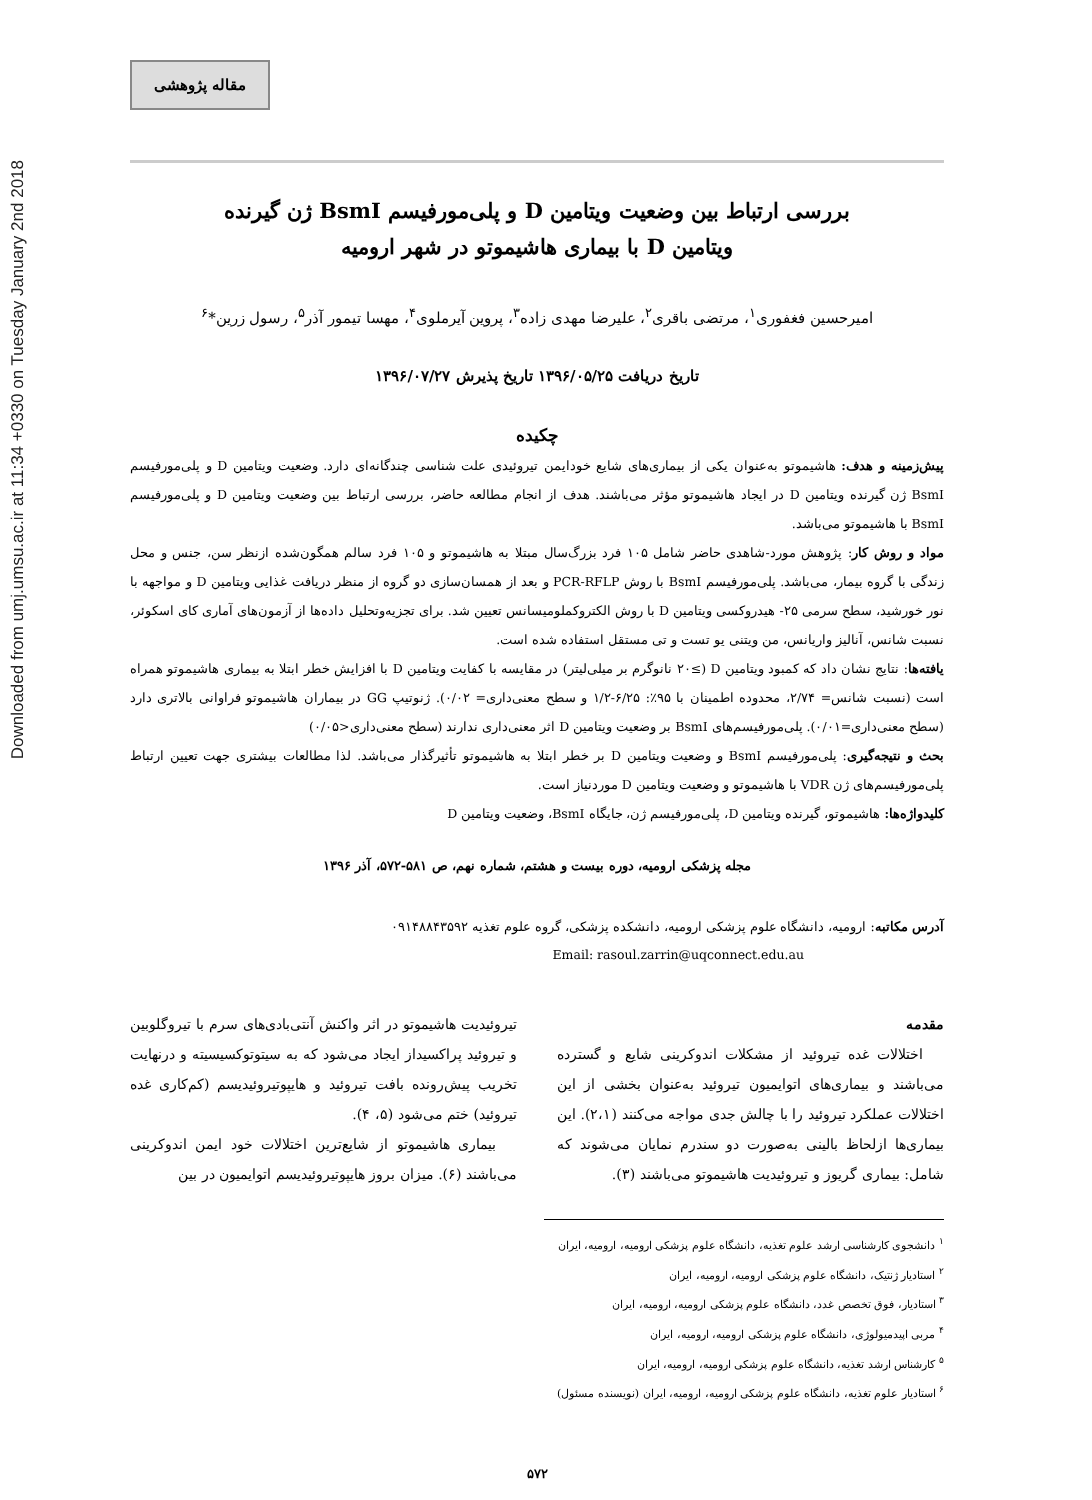Downloaded from umj.umsu.ac.ir at 11:34 +0330 on Tuesday January 2nd 2018
مقاله پژوهشی
بررسی ارتباط بین وضعیت ویتامین D و پلی‌مورفیسم BsmI ژن گیرنده
ویتامین D با بیماری هاشیموتو در شهر ارومیه
امیرحسین فغفوری<sup>۱</sup>، مرتضی باقری<sup>۲</sup>، علیرضا مهدی زاده<sup>۳</sup>، پروین آیرملوی<sup>۴</sup>، مهسا تیمور آذر<sup>۵</sup>، رسول زرین*<sup>۶</sup>
تاریخ دریافت ۱۳۹۶/۰۵/۲۵ تاریخ پذیرش ۱۳۹۶/۰۷/۲۷
چکیده
پیش‌زمینه و هدف: هاشیموتو به‌عنوان یکی از بیماری‌های شایع خودایمن تیروئیدی علت شناسی چندگانه‌ای دارد. وضعیت ویتامین D و پلی‌مورفیسم BsmI ژن گیرنده ویتامین D در ایجاد هاشیموتو مؤثر می‌باشند. هدف از انجام مطالعه حاضر، بررسی ارتباط بین وضعیت ویتامین D و پلی‌مورفیسم BsmI با هاشیموتو می‌باشد.
مواد و روش کار: پژوهش مورد-شاهدی حاضر شامل ۱۰۵ فرد بزرگ‌سال مبتلا به هاشیموتو و ۱۰۵ فرد سالم همگون‌شده ازنظر سن، جنس و محل زندگی با گروه بیمار، می‌باشد. پلی‌مورفیسم BsmI با روش PCR-RFLP و بعد از همسان‌سازی دو گروه از منظر دریافت غذایی ویتامین D و مواجهه با نور خورشید، سطح سرمی ۲۵- هیدروکسی ویتامین D با روش الکتروکملومیسانس تعیین شد. برای تجزیه‌وتحلیل داده‌ها از آزمون‌های آماری کای اسکوئر، نسبت شانس، آنالیز واریانس، من ویتنی یو تست و تی مستقل استفاده شده است.
یافته‌ها: نتایج نشان داد که کمبود ویتامین D (≥۲۰ نانوگرم بر میلی‌لیتر) در مقایسه با کفایت ویتامین D با افزایش خطر ابتلا به بیماری هاشیموتو همراه است (نسبت شانس= ۲/۷۴، محدوده اطمینان با ۹۵٪: ۶/۲۵-۱/۲ و سطح معنی‌داری= ۰/۰۲). ژنوتیپ GG در بیماران هاشیموتو فراوانی بالاتری دارد (سطح معنی‌داری=۰/۰۱). پلی‌مورفیسم‌های BsmI بر وضعیت ویتامین D اثر معنی‌داری ندارند (سطح معنی‌داری<۰/۰۵)
بحث و نتیجه‌گیری: پلی‌مورفیسم BsmI و وضعیت ویتامین D بر خطر ابتلا به هاشیموتو تأثیرگذار می‌باشد. لذا مطالعات بیشتری جهت تعیین ارتباط پلی‌مورفیسم‌های ژن VDR با هاشیموتو و وضعیت ویتامین D موردنیاز است.
کلیدواژه‌ها: هاشیموتو، گیرنده ویتامین D، پلی‌مورفیسم ژن، جایگاه BsmI، وضعیت ویتامین D
مجله پزشکی ارومیه، دوره بیست و هشتم، شماره نهم، ص ۵۸۱-۵۷۲، آذر ۱۳۹۶
آدرس مکاتبه: ارومیه، دانشگاه علوم پزشکی ارومیه، دانشکده پزشکی، گروه علوم تغذیه ۰۹۱۴۸۸۴۳۵۹۲
Email: rasoul.zarrin@uqconnect.edu.au
مقدمه
اختلالات غده تیروئید از مشکلات اندوکرینی شایع و گسترده می‌باشند و بیماری‌های اتوایمیون تیروئید به‌عنوان بخشی از این اختلالات عملکرد تیروئید را با چالش جدی مواجه می‌کنند (۲،۱). این بیماری‌ها ازلحاظ بالینی به‌صورت دو سندرم نمایان می‌شوند که شامل: بیماری گریوز و تیروئیدیت هاشیموتو می‌باشند (۳).
تیروئیدیت هاشیموتو در اثر واکنش آنتی‌بادی‌های سرم با تیروگلوبین و تیروئید پراکسیداز ایجاد می‌شود که به سیتوتوکسیسیته و درنهایت تخریب پیش‌رونده بافت تیروئید و هایپوتیروئیدیسم (کم‌کاری غده تیروئید) ختم می‌شود (۵، ۴).
بیماری هاشیموتو از شایع‌ترین اختلالات خود ایمن اندوکرینی می‌باشند (۶). میزان بروز هایپوتیروئیدیسم اتوایمیون در بین
<sup>۱</sup> دانشجوی کارشناسی ارشد علوم تغذیه، دانشگاه علوم پزشکی ارومیه، ارومیه، ایران
<sup>۲</sup> استادیار ژنتیک، دانشگاه علوم پزشکی ارومیه، ارومیه، ایران
<sup>۳</sup> استادیار، فوق تخصص غدد، دانشگاه علوم پزشکی ارومیه، ارومیه، ایران
<sup>۴</sup> مربی اپیدمیولوژی، دانشگاه علوم پزشکی ارومیه، ارومیه، ایران
<sup>۵</sup> کارشناس ارشد تغذیه، دانشگاه علوم پزشکی ارومیه، ارومیه، ایران
<sup>۶</sup> استادیار علوم تغذیه، دانشگاه علوم پزشکی ارومیه، ارومیه، ایران (نویسنده مسئول)
۵۷۲